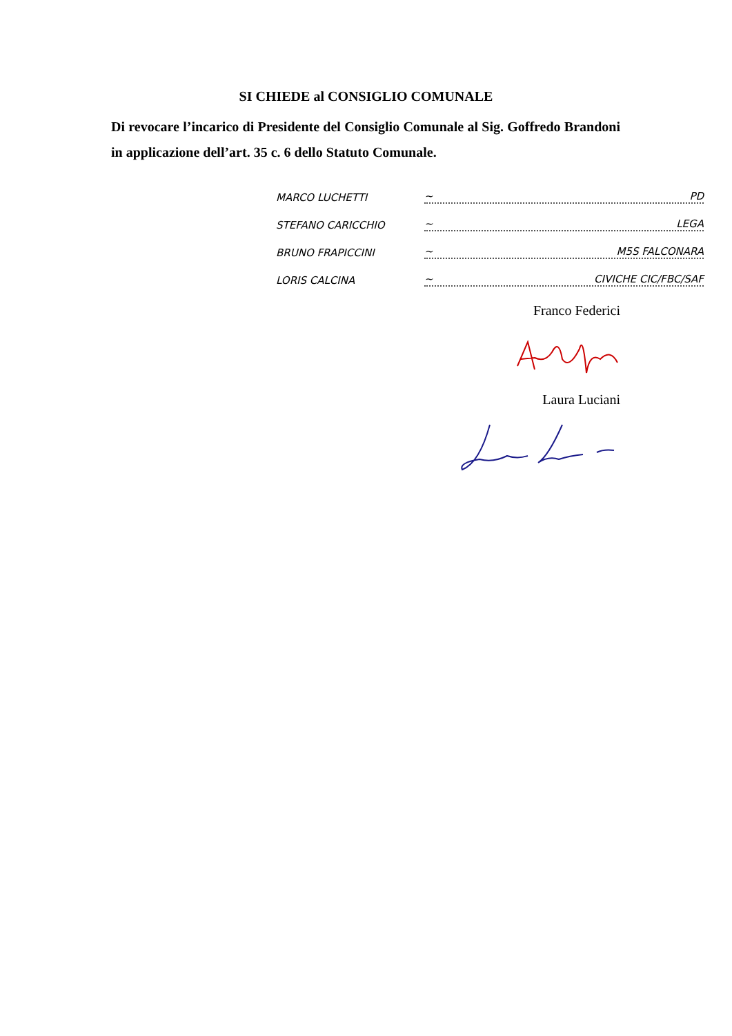SI CHIEDE al CONSIGLIO COMUNALE
Di revocare l’incarico di Presidente del Consiglio Comunale al Sig. Goffredo Brandoni in applicazione dell’art. 35 c. 6 dello Statuto Comunale.
MARCO LUCHETTI ~ PD
STEFANO CARICCHIO ~ LEGA
BRUNO FRAPICCINI ~ M5S FALCONARA
LORIS CALCINA ~ CIVICHE CIC/FBC/SAF
Franco Federici
Laura Luciani